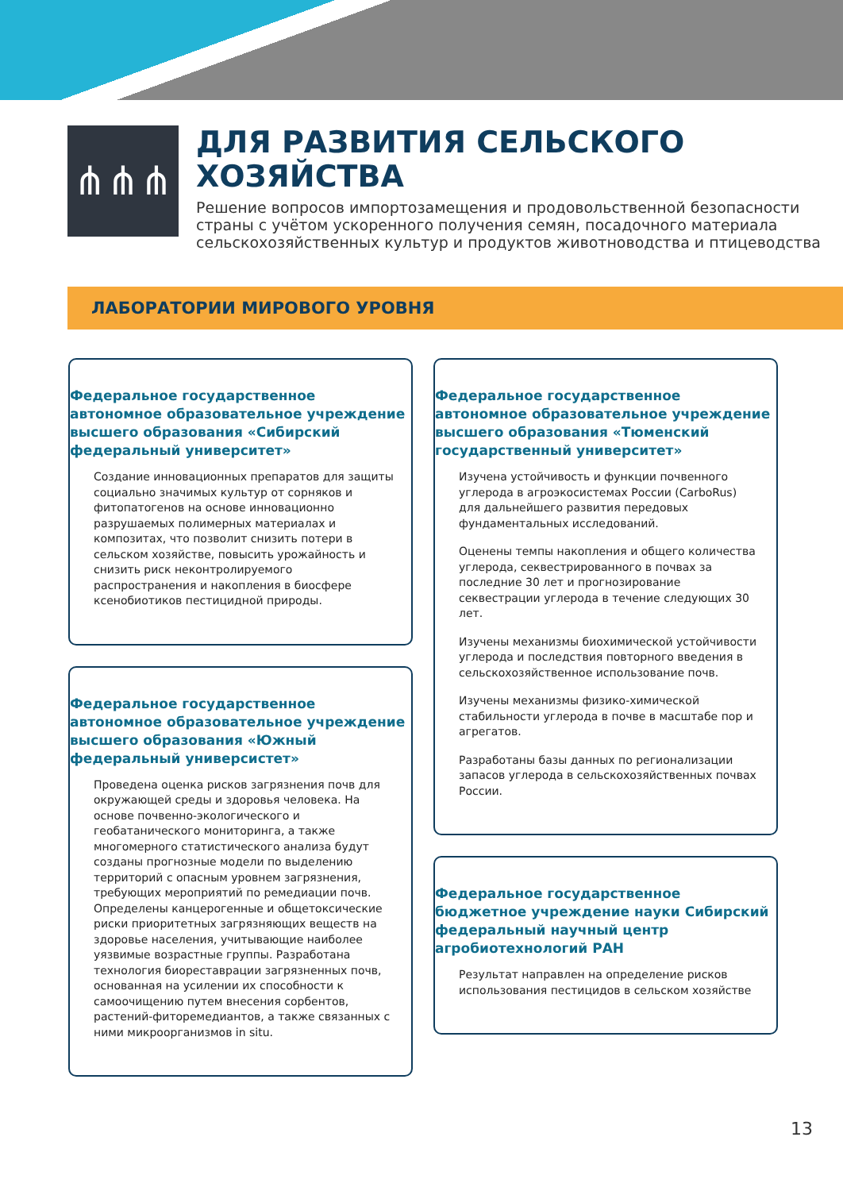⋔⋔⋔
ДЛЯ РАЗВИТИЯ СЕЛЬСКОГО
ХОЗЯЙСТВА
Решение вопросов импортозамещения и продовольственной безопасности страны с учётом ускоренного получения семян, посадочного материала сельскохозяйственных культур и продуктов животноводства и птицеводства
ЛАБОРАТОРИИ МИРОВОГО УРОВНЯ
Федеральное государственное автономное образовательное учреждение высшего образования «Сибирский федеральный университет»
Создание инновационных препаратов для защиты социально значимых культур от сорняков и фитопатогенов на основе инновационно разрушаемых полимерных материалах и композитах, что позволит снизить потери в сельском хозяйстве, повысить урожайность и снизить риск неконтролируемого распространения и накопления в биосфере ксенобиотиков пестицидной природы.
Федеральное государственное автономное образовательное учреждение высшего образования «Южный федеральный универсистет»
Проведена оценка рисков загрязнения почв для окружающей среды и здоровья человека. На основе почвенно-экологического и геобатанического мониторинга, а также многомерного статистического анализа будут созданы прогнозные модели по выделению территорий с опасным уровнем загрязнения, требующих мероприятий по ремедиации почв. Определены канцерогенные и общетоксические риски приоритетных загрязняющих веществ на здоровье населения, учитывающие наиболее уязвимые возрастные группы. Разработана технология биореставрации загрязненных почв, основанная на усилении их способности к самоочищению путем внесения сорбентов, растений-фиторемедиантов, а также связанных с ними микроорганизмов in situ.
Федеральное государственное автономное образовательное учреждение высшего образования «Тюменский государственный университет»
Изучена устойчивость и функции почвенного углерода в агроэкосистемах России (CarboRus) для дальнейшего развития передовых фундаментальных исследований.
Оценены темпы накопления и общего количества углерода, секвестрированного в почвах за последние 30 лет и прогнозирование секвестрации углерода в течение следующих 30 лет.
Изучены механизмы биохимической устойчивости углерода и последствия повторного введения в сельскохозяйственное использование почв.
Изучены механизмы физико-химической стабильности углерода в почве в масштабе пор и агрегатов.
Разработаны базы данных по регионализации запасов углерода в сельскохозяйственных почвах России.
Федеральное государственное бюджетное учреждение науки Сибирский федеральный научный центр агробиотехнологий РАН
Результат направлен на определение рисков использования пестицидов в сельском хозяйстве
13